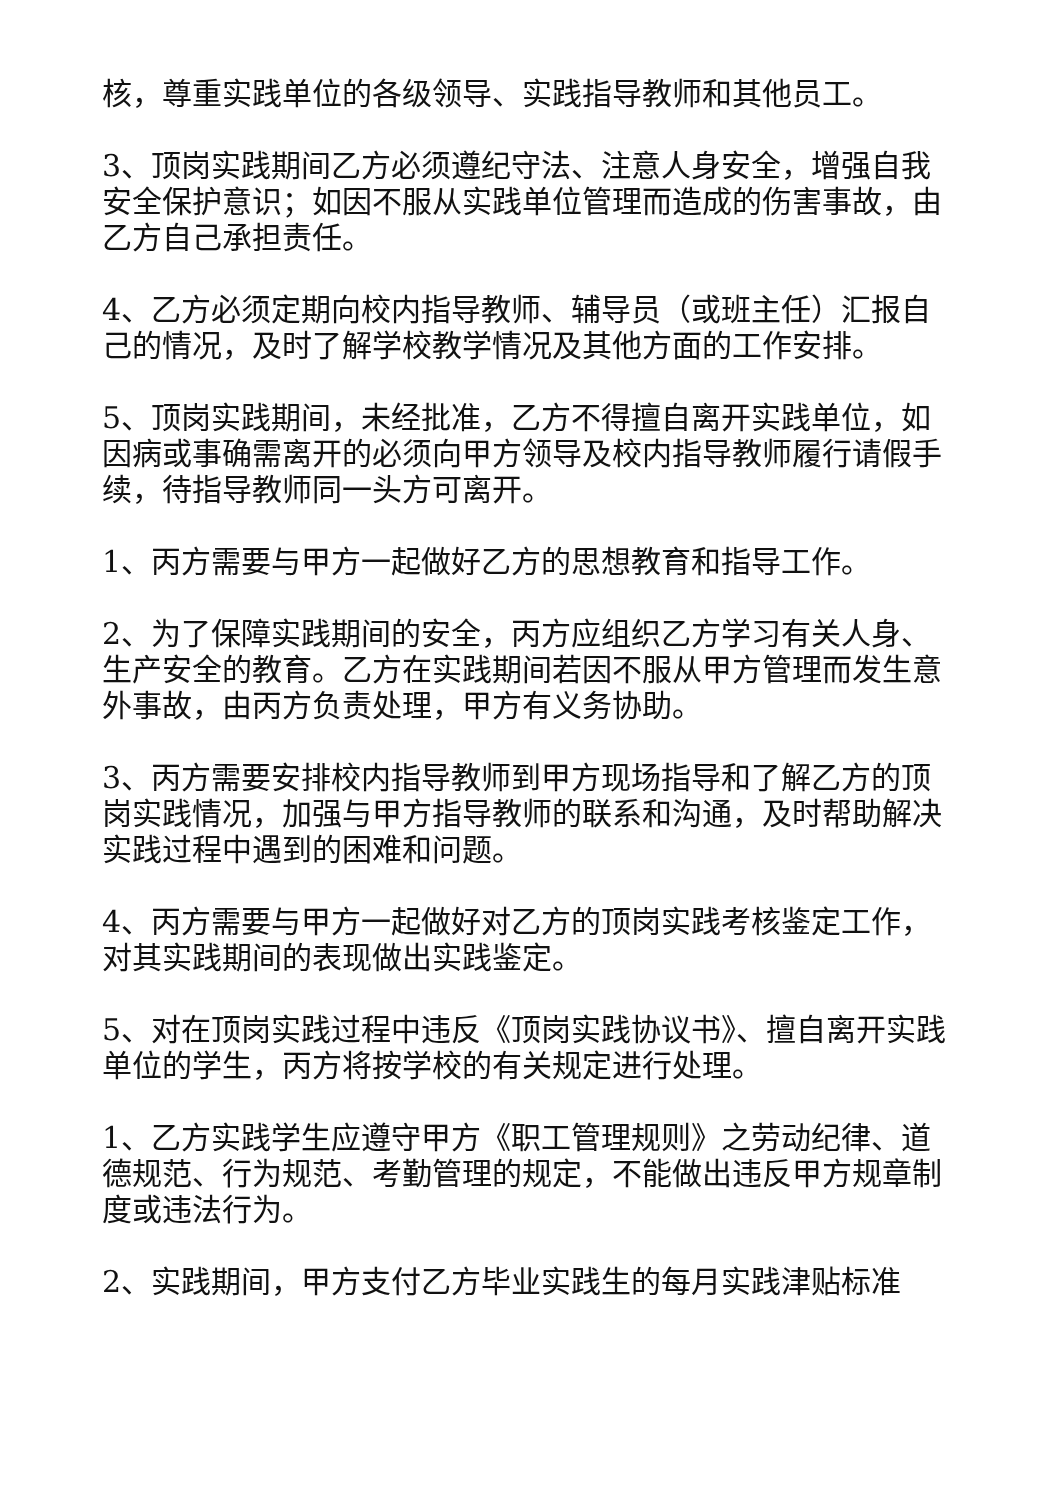核，尊重实践单位的各级领导、实践指导教师和其他员工。
3、顶岗实践期间乙方必须遵纪守法、注意人身安全，增强自我安全保护意识；如因不服从实践单位管理而造成的伤害事故，由乙方自己承担责任。
4、乙方必须定期向校内指导教师、辅导员（或班主任）汇报自己的情况，及时了解学校教学情况及其他方面的工作安排。
5、顶岗实践期间，未经批准，乙方不得擅自离开实践单位，如因病或事确需离开的必须向甲方领导及校内指导教师履行请假手续，待指导教师同一头方可离开。
1、丙方需要与甲方一起做好乙方的思想教育和指导工作。
2、为了保障实践期间的安全，丙方应组织乙方学习有关人身、生产安全的教育。乙方在实践期间若因不服从甲方管理而发生意外事故，由丙方负责处理，甲方有义务协助。
3、丙方需要安排校内指导教师到甲方现场指导和了解乙方的顶岗实践情况，加强与甲方指导教师的联系和沟通，及时帮助解决实践过程中遇到的困难和问题。
4、丙方需要与甲方一起做好对乙方的顶岗实践考核鉴定工作，对其实践期间的表现做出实践鉴定。
5、对在顶岗实践过程中违反《顶岗实践协议书》、擅自离开实践单位的学生，丙方将按学校的有关规定进行处理。
1、乙方实践学生应遵守甲方《职工管理规则》之劳动纪律、道德规范、行为规范、考勤管理的规定，不能做出违反甲方规章制度或违法行为。
2、实践期间，甲方支付乙方毕业实践生的每月实践津贴标准